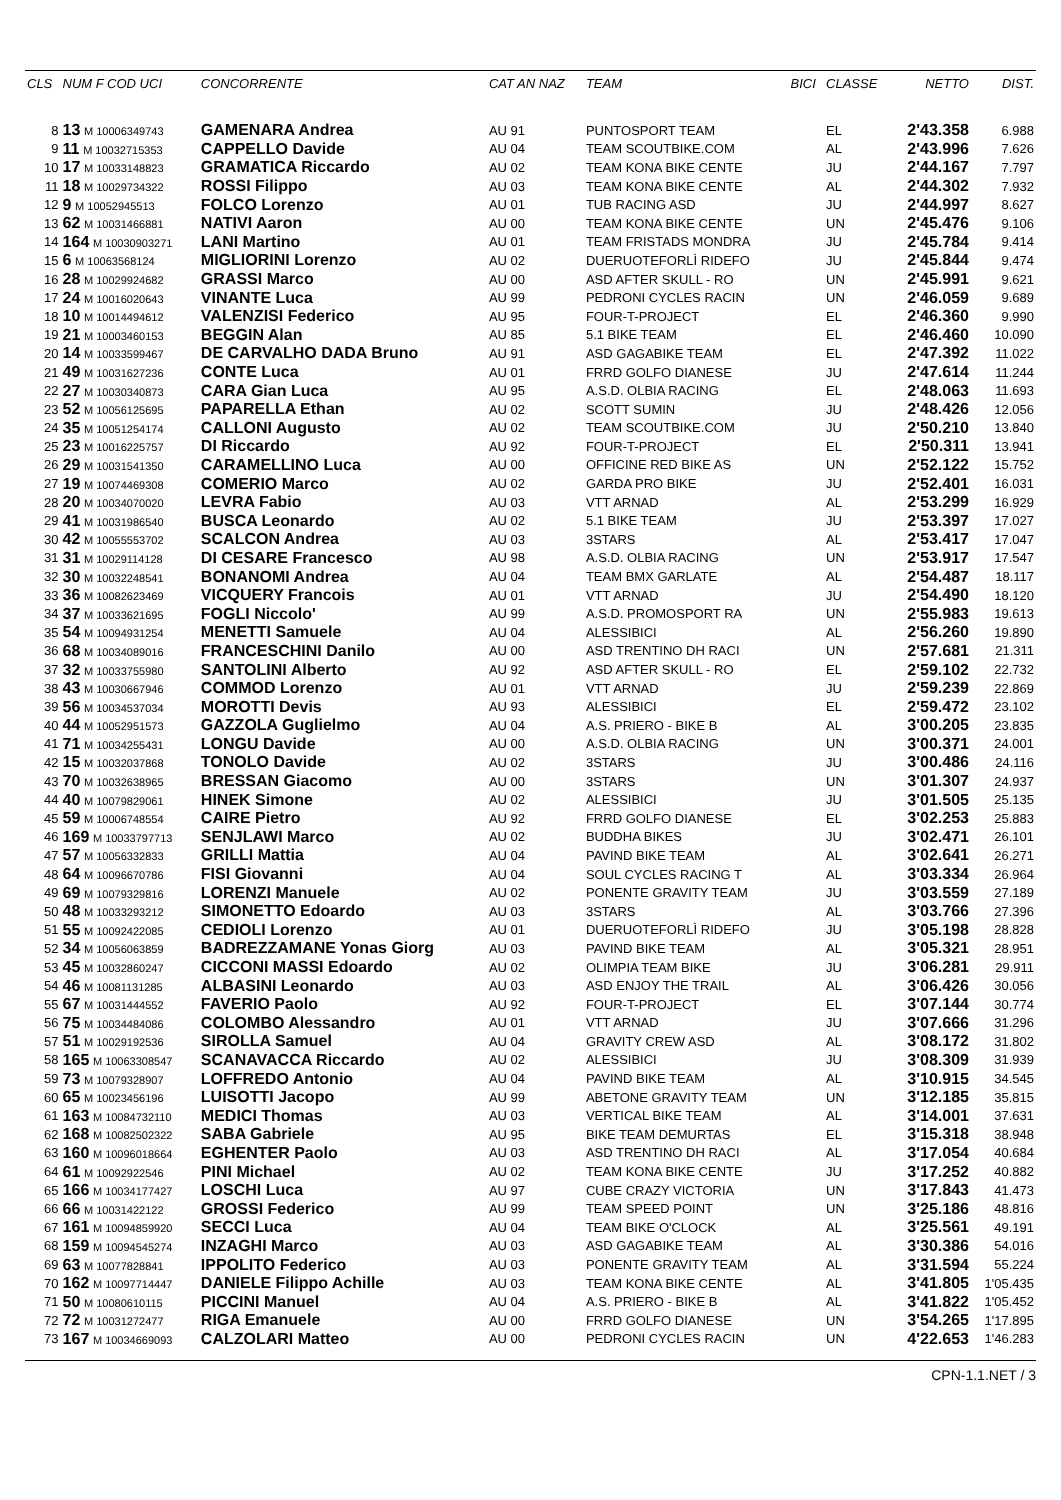| CLS | NUM F COD UCI | CONCORRENTE | CAT AN NAZ | TEAM | BICI | CLASSE | NETTO | DIST. |
| --- | --- | --- | --- | --- | --- | --- | --- | --- |
| 8 | 13 M 10006349743 | GAMENARA Andrea | AU 91 | PUNTOSPORT TEAM | | EL | 2'43.358 | 6.988 |
| 9 | 11 M 10032715353 | CAPPELLO Davide | AU 04 | TEAM SCOUTBIKE.COM | | AL | 2'43.996 | 7.626 |
| 10 | 17 M 10033148823 | GRAMATICA Riccardo | AU 02 | TEAM KONA BIKE CENTE | | JU | 2'44.167 | 7.797 |
| 11 | 18 M 10029734322 | ROSSI Filippo | AU 03 | TEAM KONA BIKE CENTE | | AL | 2'44.302 | 7.932 |
| 12 | 9 M 10052945513 | FOLCO Lorenzo | AU 01 | TUB RACING ASD | | JU | 2'44.997 | 8.627 |
| 13 | 62 M 10031466881 | NATIVI Aaron | AU 00 | TEAM KONA BIKE CENTE | | UN | 2'45.476 | 9.106 |
| 14 | 164 M 10030903271 | LANI Martino | AU 01 | TEAM FRISTADS MONDRA | | JU | 2'45.784 | 9.414 |
| 15 | 6 M 10063568124 | MIGLIORINI Lorenzo | AU 02 | DUERUOTEFORLÌ RIDEFO | | JU | 2'45.844 | 9.474 |
| 16 | 28 M 10029924682 | GRASSI Marco | AU 00 | ASD AFTER SKULL - RO | | UN | 2'45.991 | 9.621 |
| 17 | 24 M 10016020643 | VINANTE Luca | AU 99 | PEDRONI CYCLES RACIN | | UN | 2'46.059 | 9.689 |
| 18 | 10 M 10014494612 | VALENZISI Federico | AU 95 | FOUR-T-PROJECT | | EL | 2'46.360 | 9.990 |
| 19 | 21 M 10003460153 | BEGGIN Alan | AU 85 | 5.1 BIKE TEAM | | EL | 2'46.460 | 10.090 |
| 20 | 14 M 10033599467 | DE CARVALHO DADA Bruno | AU 91 | ASD GAGABIKE TEAM | | EL | 2'47.392 | 11.022 |
| 21 | 49 M 10031627236 | CONTE Luca | AU 01 | FRRD GOLFO DIANESE | | JU | 2'47.614 | 11.244 |
| 22 | 27 M 10030340873 | CARA Gian Luca | AU 95 | A.S.D. OLBIA RACING | | EL | 2'48.063 | 11.693 |
| 23 | 52 M 10056125695 | PAPARELLA Ethan | AU 02 | SCOTT SUMIN | | JU | 2'48.426 | 12.056 |
| 24 | 35 M 10051254174 | CALLONI Augusto | AU 02 | TEAM SCOUTBIKE.COM | | JU | 2'50.210 | 13.840 |
| 25 | 23 M 10016225757 | DI Riccardo | AU 92 | FOUR-T-PROJECT | | EL | 2'50.311 | 13.941 |
| 26 | 29 M 10031541350 | CARAMELLINO Luca | AU 00 | OFFICINE RED BIKE AS | | UN | 2'52.122 | 15.752 |
| 27 | 19 M 10074469308 | COMERIO Marco | AU 02 | GARDA PRO BIKE | | JU | 2'52.401 | 16.031 |
| 28 | 20 M 10034070020 | LEVRA Fabio | AU 03 | VTT ARNAD | | AL | 2'53.299 | 16.929 |
| 29 | 41 M 10031986540 | BUSCA Leonardo | AU 02 | 5.1 BIKE TEAM | | JU | 2'53.397 | 17.027 |
| 30 | 42 M 10055553702 | SCALCON Andrea | AU 03 | 3STARS | | AL | 2'53.417 | 17.047 |
| 31 | 31 M 10029114128 | DI CESARE Francesco | AU 98 | A.S.D. OLBIA RACING | | UN | 2'53.917 | 17.547 |
| 32 | 30 M 10032248541 | BONANOMI Andrea | AU 04 | TEAM BMX GARLATE | | AL | 2'54.487 | 18.117 |
| 33 | 36 M 10082623469 | VICQUERY Francois | AU 01 | VTT ARNAD | | JU | 2'54.490 | 18.120 |
| 34 | 37 M 10033621695 | FOGLI Niccolo' | AU 99 | A.S.D. PROMOSPORT RA | | UN | 2'55.983 | 19.613 |
| 35 | 54 M 10094931254 | MENETTI Samuele | AU 04 | ALESSIBICI | | AL | 2'56.260 | 19.890 |
| 36 | 68 M 10034089016 | FRANCESCHINI Danilo | AU 00 | ASD TRENTINO DH RACI | | UN | 2'57.681 | 21.311 |
| 37 | 32 M 10033755980 | SANTOLINI Alberto | AU 92 | ASD AFTER SKULL - RO | | EL | 2'59.102 | 22.732 |
| 38 | 43 M 10030667946 | COMMOD Lorenzo | AU 01 | VTT ARNAD | | JU | 2'59.239 | 22.869 |
| 39 | 56 M 10034537034 | MOROTTI Devis | AU 93 | ALESSIBICI | | EL | 2'59.472 | 23.102 |
| 40 | 44 M 10052951573 | GAZZOLA Guglielmo | AU 04 | A.S. PRIERO - BIKE B | | AL | 3'00.205 | 23.835 |
| 41 | 71 M 10034255431 | LONGU Davide | AU 00 | A.S.D. OLBIA RACING | | UN | 3'00.371 | 24.001 |
| 42 | 15 M 10032037868 | TONOLO Davide | AU 02 | 3STARS | | JU | 3'00.486 | 24.116 |
| 43 | 70 M 10032638965 | BRESSAN Giacomo | AU 00 | 3STARS | | UN | 3'01.307 | 24.937 |
| 44 | 40 M 10079829061 | HINEK Simone | AU 02 | ALESSIBICI | | JU | 3'01.505 | 25.135 |
| 45 | 59 M 10006748554 | CAIRE Pietro | AU 92 | FRRD GOLFO DIANESE | | EL | 3'02.253 | 25.883 |
| 46 | 169 M 10033797713 | SENJLAWI Marco | AU 02 | BUDDHA BIKES | | JU | 3'02.471 | 26.101 |
| 47 | 57 M 10056332833 | GRILLI Mattia | AU 04 | PAVIND BIKE TEAM | | AL | 3'02.641 | 26.271 |
| 48 | 64 M 10096670786 | FISI Giovanni | AU 04 | SOUL CYCLES RACING T | | AL | 3'03.334 | 26.964 |
| 49 | 69 M 10079329816 | LORENZI Manuele | AU 02 | PONENTE GRAVITY TEAM | | JU | 3'03.559 | 27.189 |
| 50 | 48 M 10033293212 | SIMONETTO Edoardo | AU 03 | 3STARS | | AL | 3'03.766 | 27.396 |
| 51 | 55 M 10092422085 | CEDIOLI Lorenzo | AU 01 | DUERUOTEFORLÌ RIDEFO | | JU | 3'05.198 | 28.828 |
| 52 | 34 M 10056063859 | BADREZZAMANE Yonas Giorg | AU 03 | PAVIND BIKE TEAM | | AL | 3'05.321 | 28.951 |
| 53 | 45 M 10032860247 | CICCONI MASSI Edoardo | AU 02 | OLIMPIA TEAM BIKE | | JU | 3'06.281 | 29.911 |
| 54 | 46 M 10081131285 | ALBASINI Leonardo | AU 03 | ASD ENJOY THE TRAIL | | AL | 3'06.426 | 30.056 |
| 55 | 67 M 10031444552 | FAVERIO Paolo | AU 92 | FOUR-T-PROJECT | | EL | 3'07.144 | 30.774 |
| 56 | 75 M 10034484086 | COLOMBO Alessandro | AU 01 | VTT ARNAD | | JU | 3'07.666 | 31.296 |
| 57 | 51 M 10029192536 | SIROLLA Samuel | AU 04 | GRAVITY CREW ASD | | AL | 3'08.172 | 31.802 |
| 58 | 165 M 10063308547 | SCANAVACCA Riccardo | AU 02 | ALESSIBICI | | JU | 3'08.309 | 31.939 |
| 59 | 73 M 10079328907 | LOFFREDO Antonio | AU 04 | PAVIND BIKE TEAM | | AL | 3'10.915 | 34.545 |
| 60 | 65 M 10023456196 | LUISOTTI Jacopo | AU 99 | ABETONE GRAVITY TEAM | | UN | 3'12.185 | 35.815 |
| 61 | 163 M 10084732110 | MEDICI Thomas | AU 03 | VERTICAL BIKE TEAM | | AL | 3'14.001 | 37.631 |
| 62 | 168 M 10082502322 | SABA Gabriele | AU 95 | BIKE TEAM DEMURTAS | | EL | 3'15.318 | 38.948 |
| 63 | 160 M 10096018664 | EGHENTER Paolo | AU 03 | ASD TRENTINO DH RACI | | AL | 3'17.054 | 40.684 |
| 64 | 61 M 10092922546 | PINI Michael | AU 02 | TEAM KONA BIKE CENTE | | JU | 3'17.252 | 40.882 |
| 65 | 166 M 10034177427 | LOSCHI Luca | AU 97 | CUBE CRAZY VICTORIA | | UN | 3'17.843 | 41.473 |
| 66 | 66 M 10031422122 | GROSSI Federico | AU 99 | TEAM SPEED POINT | | UN | 3'25.186 | 48.816 |
| 67 | 161 M 10094859920 | SECCI Luca | AU 04 | TEAM BIKE O'CLOCK | | AL | 3'25.561 | 49.191 |
| 68 | 159 M 10094545274 | INZAGHI Marco | AU 03 | ASD GAGABIKE TEAM | | AL | 3'30.386 | 54.016 |
| 69 | 63 M 10077828841 | IPPOLITO Federico | AU 03 | PONENTE GRAVITY TEAM | | AL | 3'31.594 | 55.224 |
| 70 | 162 M 10097714447 | DANIELE Filippo Achille | AU 03 | TEAM KONA BIKE CENTE | | AL | 3'41.805 | 1'05.435 |
| 71 | 50 M 10080610115 | PICCINI Manuel | AU 04 | A.S. PRIERO - BIKE B | | AL | 3'41.822 | 1'05.452 |
| 72 | 72 M 10031272477 | RIGA Emanuele | AU 00 | FRRD GOLFO DIANESE | | UN | 3'54.265 | 1'17.895 |
| 73 | 167 M 10034669093 | CALZOLARI Matteo | AU 00 | PEDRONI CYCLES RACIN | | UN | 4'22.653 | 1'46.283 |
CPN-1.1.NET / 3